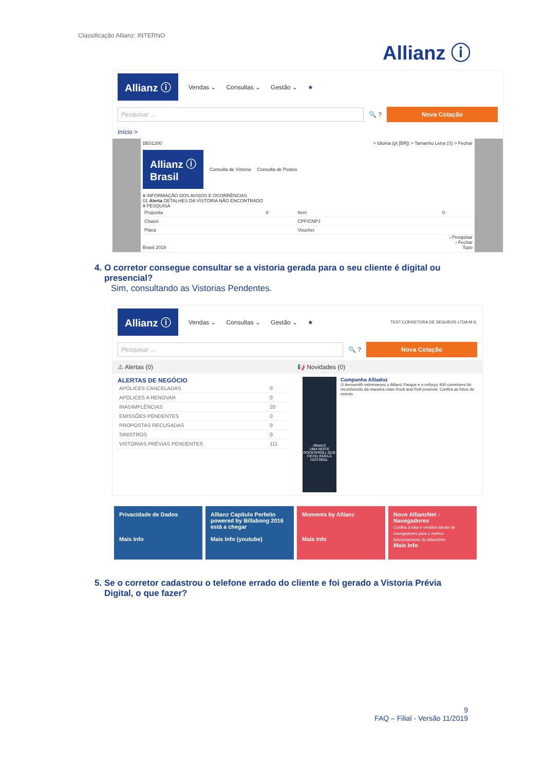Classificação Allianz: INTERNO
Allianz ⓘ
Allianz ⓘ Vendas ⌄ Consultas ⌄ Gestão ⌄ ★
Pesquisar ...
🔍 ?
Nova Cotação
Início >
BE01200 > Idioma (pt [BR]) > Tamanho Letra (S) > Fechar
Allianz ⓘ
Brasil Consulta de Vistoria Consulta de Postos
¥ INFORMAÇÃO DOS AVISOS E OCORRÊNCIAS
01 Alerta DETALHES DA VISTORIA NÃO ENCONTRADO
¥ PESQUISA
| Proposta | 0 | Item | 0 |
| Chassi | | CPF/CNPJ | |
| Placa | | Voucher | |
› Pesquisar
› Fechar
Brasil 2019 Topo
4. O corretor consegue consultar se a vistoria gerada para o seu cliente é digital ou
presencial?
Sim, consultando as Vistorias Pendentes.
Allianz ⓘ Vendas ⌄ Consultas ⌄ Gestão ⌄ ★ TEST CORRETORA DE SEGUROS LTDA M.S.
Pesquisar ...
🔍 ?
Nova Cotação
⚠ Alertas (0) 📢 Novidades (0)
ALERTAS DE NEGÓCIO
| APÓLICES CANCELADAS | 0 |
| APÓLICES A RENOVAR | 0 |
| INADIMPLÊNCIAS | 20 |
| EMISSÕES PENDENTES | 0 |
| PROPOSTAS RECUSADAS | 0 |
| SINISTROS | 0 |
| VISTORIAS PRÉVIAS PENDENTES | 111 |
AlliadoZ
UMA NOITE ROCK'N'ROLL QUE FICOU PARA A HISTÓRIA.
Campanha Alliadoz
O Aerosmith estremeceu o Allianz Parque e o esforço 400 corretores foi reconhecido da maneira mais Rock and Roll possível. Confira as fotos do evento.
Privacidade de Dados
Mais Info
Allianz Capítulo Perfeito powered by Billabong 2016 está a chegar
Mais Info (youtube)
Moments by Allianz
Mais Info
Novo AllianzNet - Navegadores
Confira a lista e versões ideais de navegadores para o melhor funcionamento do AllianzNet
Mais Info
5. Se o corretor cadastrou o telefone errado do cliente e foi gerado a Vistoria Prévia
Digital, o que fazer?
9
FAQ – Filial - Versão 11/2019